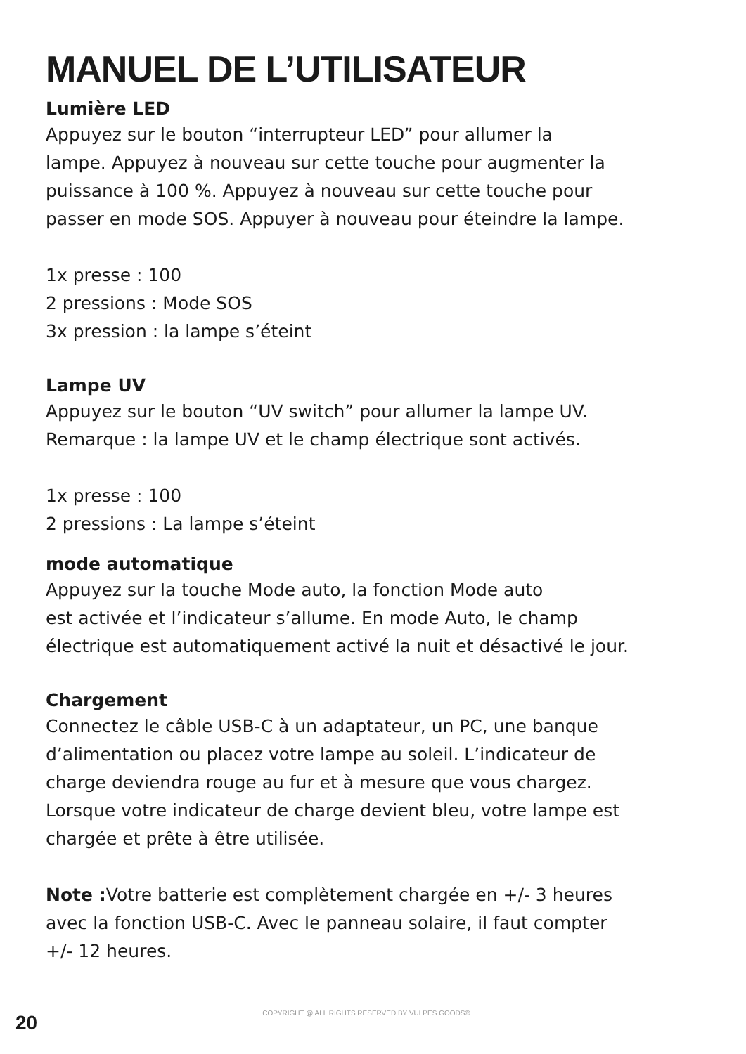MANUEL DE L’UTILISATEUR
Lumière LED
Appuyez sur le bouton “interrupteur LED” pour allumer la
lampe. Appuyez à nouveau sur cette touche pour augmenter la
puissance à 100 %. Appuyez à nouveau sur cette touche pour
passer en mode SOS. Appuyer à nouveau pour éteindre la lampe.
1x presse : 100
2 pressions : Mode SOS
3x pression : la lampe s’éteint
Lampe UV
Appuyez sur le bouton “UV switch” pour allumer la lampe UV.
Remarque : la lampe UV et le champ électrique sont activés.
1x presse : 100
2 pressions : La lampe s’éteint
mode automatique
Appuyez sur la touche Mode auto, la fonction Mode auto
est activée et l’indicateur s’allume. En mode Auto, le champ
électrique est automatiquement activé la nuit et désactivé le jour.
Chargement
Connectez le câble USB-C à un adaptateur, un PC, une banque
d’alimentation ou placez votre lampe au soleil. L’indicateur de
charge deviendra rouge au fur et à mesure que vous chargez.
Lorsque votre indicateur de charge devient bleu, votre lampe est
chargée et prête à être utilisée.
Note : Votre batterie est complètement chargée en +/- 3 heures
avec la fonction USB-C. Avec le panneau solaire, il faut compter
+/- 12 heures.
20 COPYRIGHT @ ALL RIGHTS RESERVED BY VULPES GOODS®